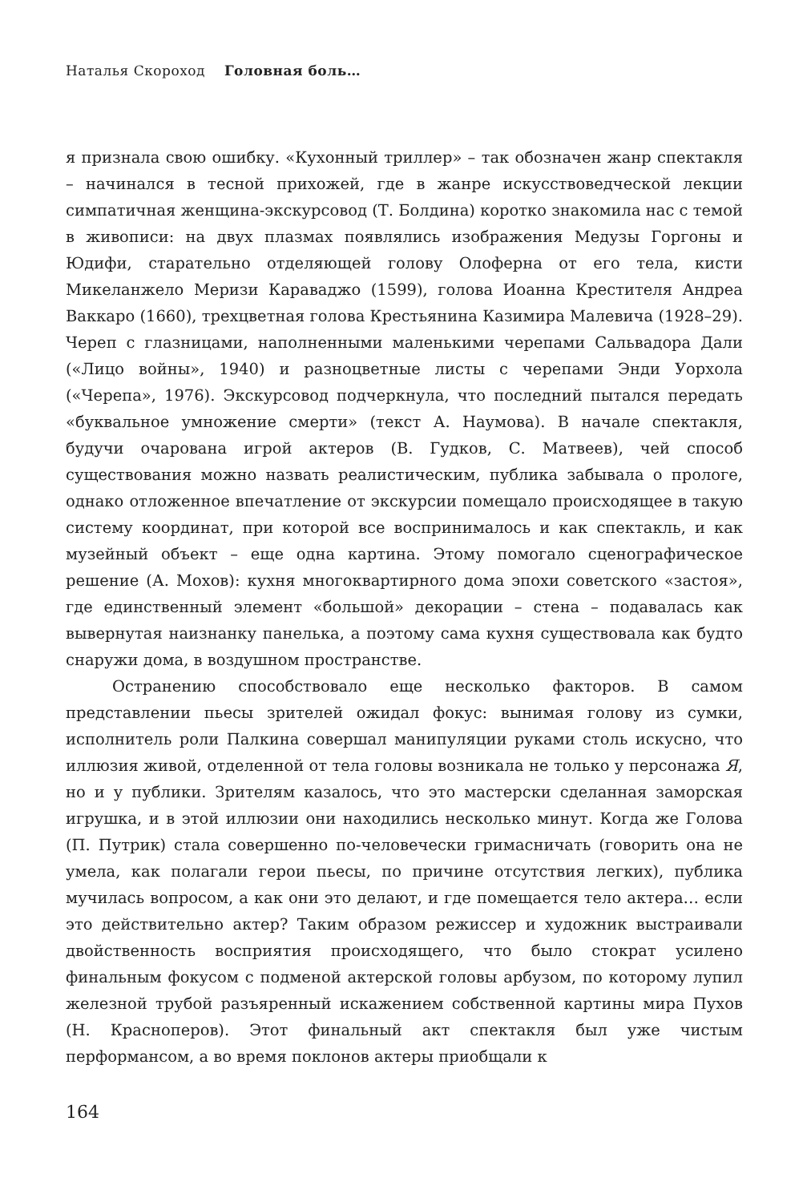Наталья Скороход Головная боль…
я признала свою ошибку. «Кухонный триллер» – так обозначен жанр спектакля – начинался в тесной прихожей, где в жанре искусствоведческой лекции симпатичная женщина-экскурсовод (Т. Болдина) коротко знакомила нас с темой в живописи: на двух плазмах появлялись изображения Медузы Горгоны и Юдифи, старательно отделяющей голову Олоферна от его тела, кисти Микеланжело Меризи Караваджо (1599), голова Иоанна Крестителя Андреа Ваккаро (1660), трехцветная голова Крестьянина Казимира Малевича (1928–29). Череп с глазницами, наполненными маленькими черепами Сальвадора Дали («Лицо войны», 1940) и разноцветные листы с черепами Энди Уорхола («Черепа», 1976). Экскурсовод подчеркнула, что последний пытался передать «буквальное умножение смерти» (текст А. Наумова). В начале спектакля, будучи очарована игрой актеров (В. Гудков, С. Матвеев), чей способ существования можно назвать реалистическим, публика забывала о прологе, однако отложенное впечатление от экскурсии помещало происходящее в такую систему координат, при которой все воспринималось и как спектакль, и как музейный объект – еще одна картина. Этому помогало сценографическое решение (А. Мохов): кухня многоквартирного дома эпохи советского «застоя», где единственный элемент «большой» декорации – стена – подавалась как вывернутая наизнанку панелька, а поэтому сама кухня существовала как будто снаружи дома, в воздушном пространстве.
Остранению способствовало еще несколько факторов. В самом представлении пьесы зрителей ожидал фокус: вынимая голову из сумки, исполнитель роли Палкина совершал манипуляции руками столь искусно, что иллюзия живой, отделенной от тела головы возникала не только у персонажа Я, но и у публики. Зрителям казалось, что это мастерски сделанная заморская игрушка, и в этой иллюзии они находились несколько минут. Когда же Голова (П. Путрик) стала совершенно по-человечески гримасничать (говорить она не умела, как полагали герои пьесы, по причине отсутствия легких), публика мучилась вопросом, а как они это делают, и где помещается тело актера… если это действительно актер? Таким образом режиссер и художник выстраивали двойственность восприятия происходящего, что было стократ усилено финальным фокусом с подменой актерской головы арбузом, по которому лупил железной трубой разъяренный искажением собственной картины мира Пухов (Н. Красноперов). Этот финальный акт спектакля был уже чистым перформансом, а во время поклонов актеры приобщали к
164